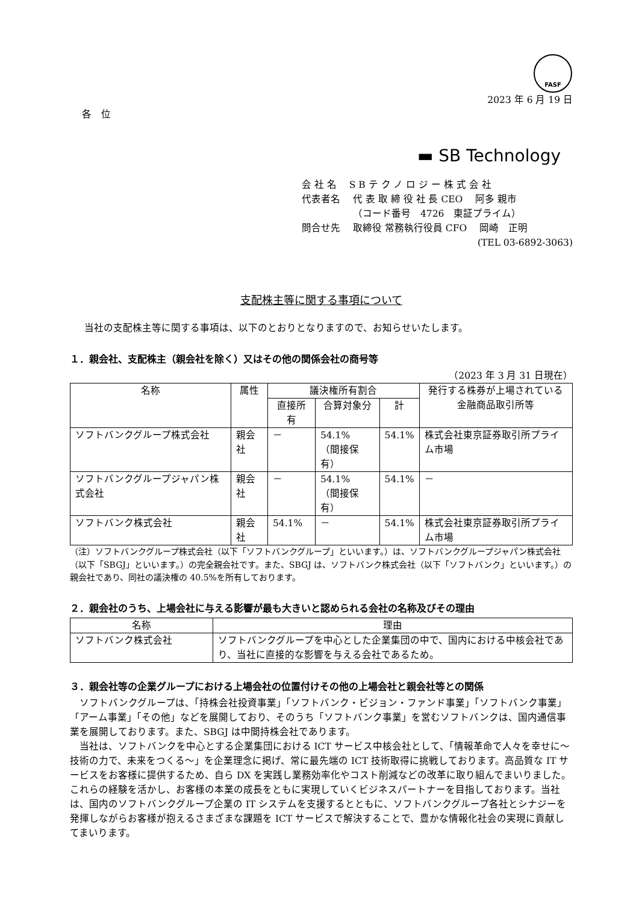FASF
2023 年 6 月 19 日
各　位
▬ SB Technology
会 社 名　 S B テ ク ノ ロ ジ ー 株 式 会 社
代表者名　 代 表 取 締 役 社 長 CEO　 阿多 親市
　　　　　 （コード番号　4726　東証プライム）
問合せ先　 取締役 常務執行役員 CFO　 岡崎　正明
(TEL 03-6892-3063)
支配株主等に関する事項について
当社の支配株主等に関する事項は、以下のとおりとなりますので、お知らせいたします。
１．親会社、支配株主（親会社を除く）又はその他の関係会社の商号等
（2023 年 3 月 31 日現在）
| 名称 | 属性 | 議決権所有割合 | | | 発行する株券が上場されている 金融商品取引所等 |
| --- | --- | --- | --- | --- | --- |
| | | 直接所有 | 合算対象分 | 計 | |
| ソフトバンクグループ株式会社 | 親会社 | － | 54.1% （間接保有） | 54.1% | 株式会社東京証券取引所プライム市場 |
| ソフトバンクグループジャパン株式会社 | 親会社 | － | 54.1% （間接保有） | 54.1% | － |
| ソフトバンク株式会社 | 親会社 | 54.1% | － | 54.1% | 株式会社東京証券取引所プライム市場 |
（注）ソフトバンクグループ株式会社（以下「ソフトバンクグループ」といいます。）は、ソフトバンクグループジャパン株式会社（以下「SBGJ」といいます。）の完全親会社です。また、SBGJ は、ソフトバンク株式会社（以下「ソフトバンク」といいます。）の親会社であり、同社の議決権の 40.5%を所有しております。
２．親会社のうち、上場会社に与える影響が最も大きいと認められる会社の名称及びその理由
| 名称 | 理由 |
| --- | --- |
| ソフトバンク株式会社 | ソフトバンクグループを中心とした企業集団の中で、国内における中核会社であり、当社に直接的な影響を与える会社であるため。 |
３．親会社等の企業グループにおける上場会社の位置付けその他の上場会社と親会社等との関係
ソフトバンクグループは、「持株会社投資事業」「ソフトバンク・ビジョン・ファンド事業」「ソフトバンク事業」「アーム事業」「その他」などを展開しており、そのうち「ソフトバンク事業」を営むソフトバンクは、国内通信事業を展開しております。また、SBGJ は中間持株会社であります。
当社は、ソフトバンクを中心とする企業集団における ICT サービス中核会社として、「情報革命で人々を幸せに～技術の力で、未来をつくる～」を企業理念に掲げ、常に最先端の ICT 技術取得に挑戦しております。高品質な IT サービスをお客様に提供するため、自ら DX を実践し業務効率化やコスト削減などの改革に取り組んでまいりました。これらの経験を活かし、お客様の本業の成長をともに実現していくビジネスパートナーを目指しております。当社は、国内のソフトバンクグループ企業の IT システムを支援するとともに、ソフトバンクグループ各社とシナジーを発揮しながらお客様が抱えるさまざまな課題を ICT サービスで解決することで、豊かな情報化社会の実現に貢献してまいります。